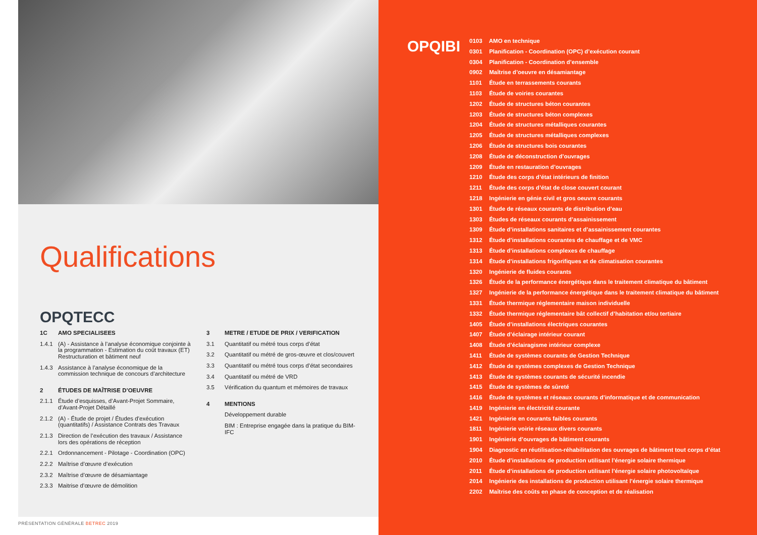Qualifications
OPQTECC
1C AMO SPECIALISEES
1.4.1 (A) - Assistance à l’analyse économique conjointe à la programmation - Estimation du coût travaux (ET) Restructuration et bâtiment neuf
1.4.3 Assistance à l’analyse économique de la commission technique de concours d’architecture
2 ÉTUDES DE MAÎTRISE D’OEUVRE
2.1.1 Étude d’esquisses, d’Avant-Projet Sommaire, d’Avant-Projet Détaillé
2.1.2 (A) - Étude de projet / Études d’exécution (quantitatifs) / Assistance Contrats des Travaux
2.1.3 Direction de l’exécution des travaux / Assistance lors des opérations de réception
2.2.1 Ordonnancement - Pilotage - Coordination (OPC)
2.2.2 Maîtrise d’œuvre d’exécution
2.3.2 Maîtrise d’œuvre de désamiantage
2.3.3 Maitrise d’œuvre de démolition
3 METRE / ETUDE DE PRIX / VERIFICATION
3.1 Quantitatif ou métré tous corps d’état
3.2 Quantitatif ou métré de gros-œuvre et clos/couvert
3.3 Quantitatif ou métré tous corps d’état secondaires
3.4 Quantitatif ou métré de VRD
3.5 Vérification du quantum et mémoires de travaux
4 MENTIONS
Développement durable
BIM : Entreprise engagée dans la pratique du BIM-IFC
PRÉSENTATION GÉNÉRALE BETREC 2019
OPQIBI
0103 AMO en technique
0301 Planification - Coordination (OPC) d’exécution courant
0304 Planification - Coordination d’ensemble
0902 Maîtrise d’oeuvre en désamiantage
1101 Étude en terrassements courants
1103 Étude de voiries courantes
1202 Étude de structures béton courantes
1203 Étude de structures béton complexes
1204 Étude de structures métalliques courantes
1205 Étude de structures métalliques complexes
1206 Étude de structures bois courantes
1208 Étude de déconstruction d’ouvrages
1209 Étude en restauration d’ouvrages
1210 Étude des corps d’état intérieurs de finition
1211 Étude des corps d’état de close couvert courant
1218 Ingénierie en génie civil et gros oeuvre courants
1301 Étude de réseaux courants de distribution d’eau
1303 Études de réseaux courants d’assainissement
1309 Étude d’installations sanitaires et d’assainissement courantes
1312 Étude d’installations courantes de chauffage et de VMC
1313 Étude d’installations complexes de chauffage
1314 Étude d’installations frigorifiques et de climatisation courantes
1320 Ingénierie de fluides courants
1326 Étude de la performance énergétique dans le traitement climatique du bâtiment
1327 Ingénierie de la performance énergétique dans le traitement climatique du bâtiment
1331 Étude thermique réglementaire maison individuelle
1332 Étude thermique réglementaire bât collectif d’habitation et/ou tertiaire
1405 Étude d’installations électriques courantes
1407 Étude d’éclairage intérieur courant
1408 Étude d’éclairagisme intérieur complexe
1411 Étude de systèmes courants de Gestion Technique
1412 Étude de systèmes complexes de Gestion Technique
1413 Étude de systèmes courants de sécurité incendie
1415 Étude de systèmes de sûreté
1416 Étude de systèmes et réseaux courants d’informatique et de communication
1419 Ingénierie en électricité courante
1421 Ingénierie en courants faibles courants
1811 Ingénierie voirie réseaux divers courants
1901 Ingénierie d’ouvrages de bâtiment courants
1904 Diagnostic en réutilisation-réhabilitation des ouvrages de bâtiment tout corps d’état
2010 Étude d’installations de production utilisant l’énergie solaire thermique
2011 Étude d’installations de production utilisant l’énergie solaire photovoltaïque
2014 Ingénierie des installations de production utilisant l’énergie solaire thermique
2202 Maîtrise des coûts en phase de conception et de réalisation